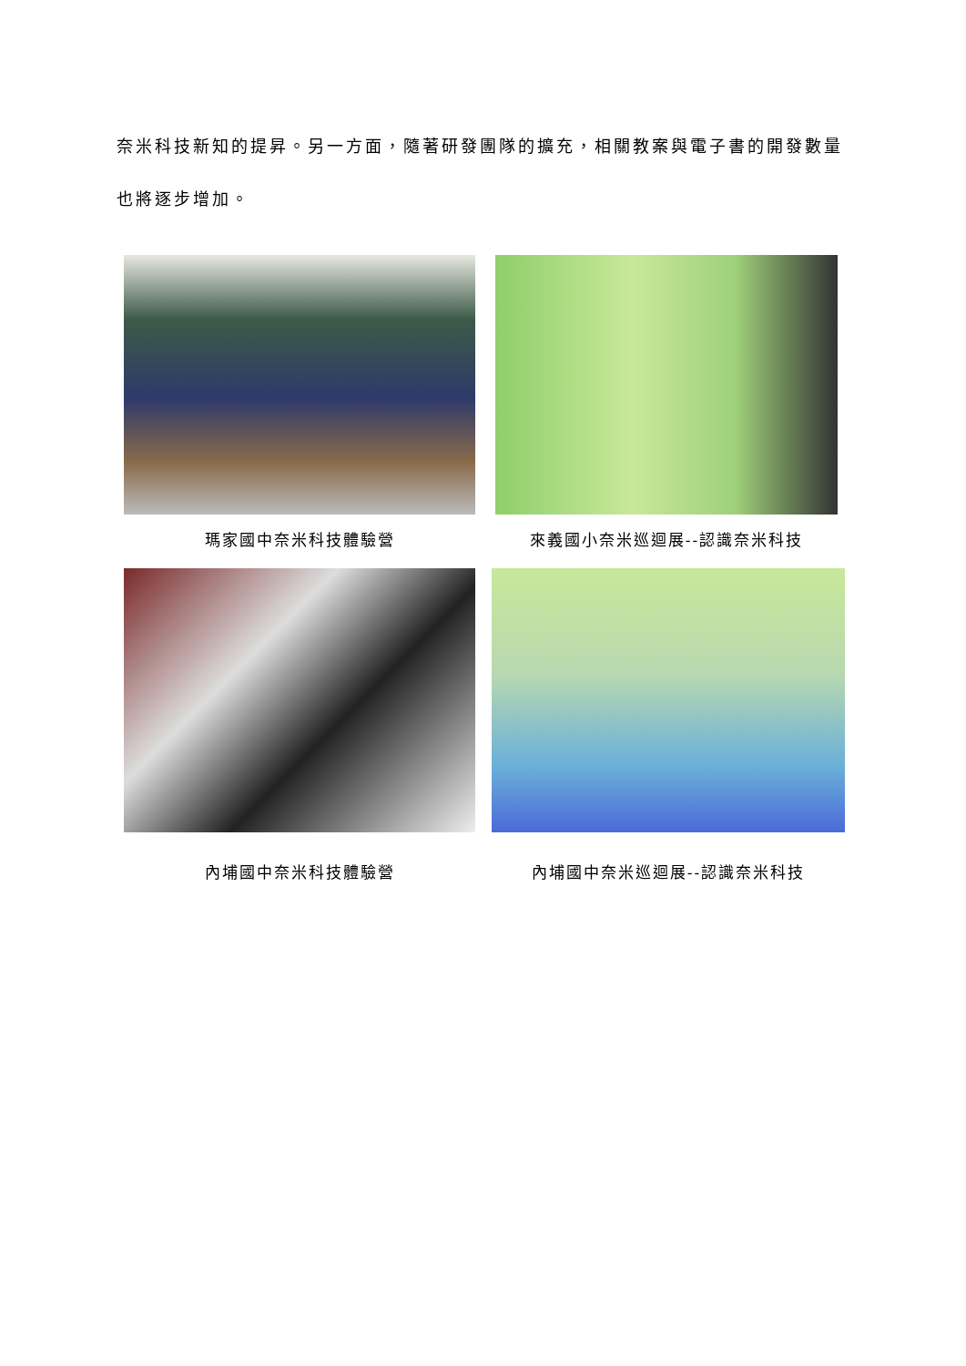奈米科技新知的提昇。另一方面，隨著研發團隊的擴充，相關教案與電子書的開發數量也將逐步增加。
瑪家國中奈米科技體驗營 來義國小奈米巡迴展--認識奈米科技
內埔國中奈米科技體驗營 內埔國中奈米巡迴展--認識奈米科技